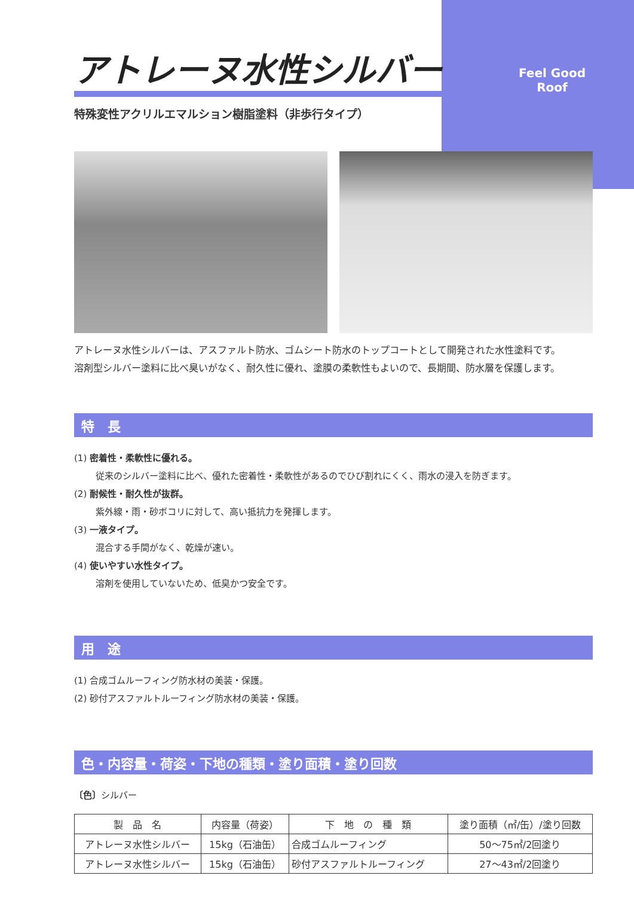Feel Good Roof
アトレーヌ水性シルバー
特殊変性アクリルエマルション樹脂塗料（非歩行タイプ）
アトレーヌ水性シルバーは、アスファルト防水、ゴムシート防水のトップコートとして開発された水性塗料です。
溶剤型シルバー塗料に比べ臭いがなく、耐久性に優れ、塗膜の柔軟性もよいので、長期間、防水層を保護します。
特　長
(1) 密着性・柔軟性に優れる。
従来のシルバー塗料に比べ、優れた密着性・柔軟性があるのでひび割れにくく、雨水の浸入を防ぎます。
(2) 耐候性・耐久性が抜群。
紫外線・雨・砂ボコリに対して、高い抵抗力を発揮します。
(3) 一液タイプ。
混合する手間がなく、乾燥が速い。
(4) 使いやすい水性タイプ。
溶剤を使用していないため、低臭かつ安全です。
用　途
(1) 合成ゴムルーフィング防水材の美装・保護。
(2) 砂付アスファルトルーフィング防水材の美装・保護。
色・内容量・荷姿・下地の種類・塗り面積・塗り回数
〔色〕シルバー
| 製 品 名 | 内容量（荷姿） | 下 地 の 種 類 | 塗り面積（㎡/缶）/塗り回数 |
| --- | --- | --- | --- |
| アトレーヌ水性シルバー | 15kg（石油缶） | 合成ゴムルーフィング | 50〜75㎡/2回塗り |
| アトレーヌ水性シルバー | 15kg（石油缶） | 砂付アスファルトルーフィング | 27〜43㎡/2回塗り |